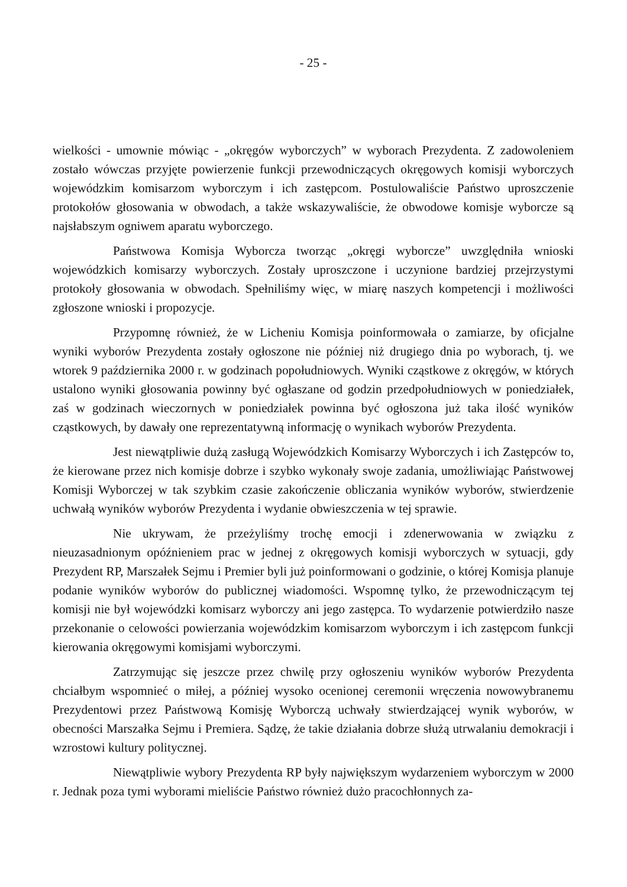- 25 -
wielkości - umownie mówiąc - „okręgów wyborczych” w wyborach Prezydenta. Z zadowoleniem zostało wówczas przyjęte powierzenie funkcji przewodniczących okręgowych komisji wyborczych wojewódzkim komisarzom wyborczym i ich zastępcom. Postulowaliście Państwo uproszczenie protokołów głosowania w obwodach, a także wskazywaliście, że obwodowe komisje wyborcze są najsłabszym ogniwem aparatu wyborczego.
Państwowa Komisja Wyborcza tworząc „okręgi wyborcze” uwzględniła wnioski wojewódzkich komisarzy wyborczych. Zostały uproszczone i uczynione bardziej przejrzystymi protokoły głosowania w obwodach. Spełniliśmy więc, w miarę naszych kompetencji i możliwości zgłoszone wnioski i propozycje.
Przypomnę również, że w Licheniu Komisja poinformowała o zamiarze, by oficjalne wyniki wyborów Prezydenta zostały ogłoszone nie później niż drugiego dnia po wyborach, tj. we wtorek 9 października 2000 r. w godzinach popołudniowych. Wyniki cząstkowe z okręgów, w których ustalono wyniki głosowania powinny być ogłaszane od godzin przedpołudniowych w poniedziałek, zaś w godzinach wieczornych w poniedziałek powinna być ogłoszona już taka ilość wyników cząstkowych, by dawały one reprezentatywną informację o wynikach wyborów Prezydenta.
Jest niewątpliwie dużą zasługą Wojewódzkich Komisarzy Wyborczych i ich Zastępców to, że kierowane przez nich komisje dobrze i szybko wykonały swoje zadania, umożliwiając Państwowej Komisji Wyborczej w tak szybkim czasie zakończenie obliczania wyników wyborów, stwierdzenie uchwałą wyników wyborów Prezydenta i wydanie obwieszczenia w tej sprawie.
Nie ukrywam, że przeżyliśmy trochę emocji i zdenerwowania w związku z nieuzasadnionym opóźnieniem prac w jednej z okręgowych komisji wyborczych w sytuacji, gdy Prezydent RP, Marszałek Sejmu i Premier byli już poinformowani o godzinie, o której Komisja planuje podanie wyników wyborów do publicznej wiadomości. Wspomnę tylko, że przewodniczącym tej komisji nie był wojewódzki komisarz wyborczy ani jego zastępca. To wydarzenie potwierdziło nasze przekonanie o celowości powierzania wojewódzkim komisarzom wyborczym i ich zastępcom funkcji kierowania okręgowymi komisjami wyborczymi.
Zatrzymując się jeszcze przez chwilę przy ogłoszeniu wyników wyborów Prezydenta chciałbym wspomnieć o miłej, a później wysoko ocenionej ceremonii wręczenia nowowybranemu Prezydentowi przez Państwową Komisję Wyborczą uchwały stwierdzającej wynik wyborów, w obecności Marszałka Sejmu i Premiera. Sądzę, że takie działania dobrze służą utrwalaniu demokracji i wzrostowi kultury politycznej.
Niewątpliwie wybory Prezydenta RP były największym wydarzeniem wyborczym w 2000 r. Jednak poza tymi wyborami mieliście Państwo również dużo pracochłonnych za-